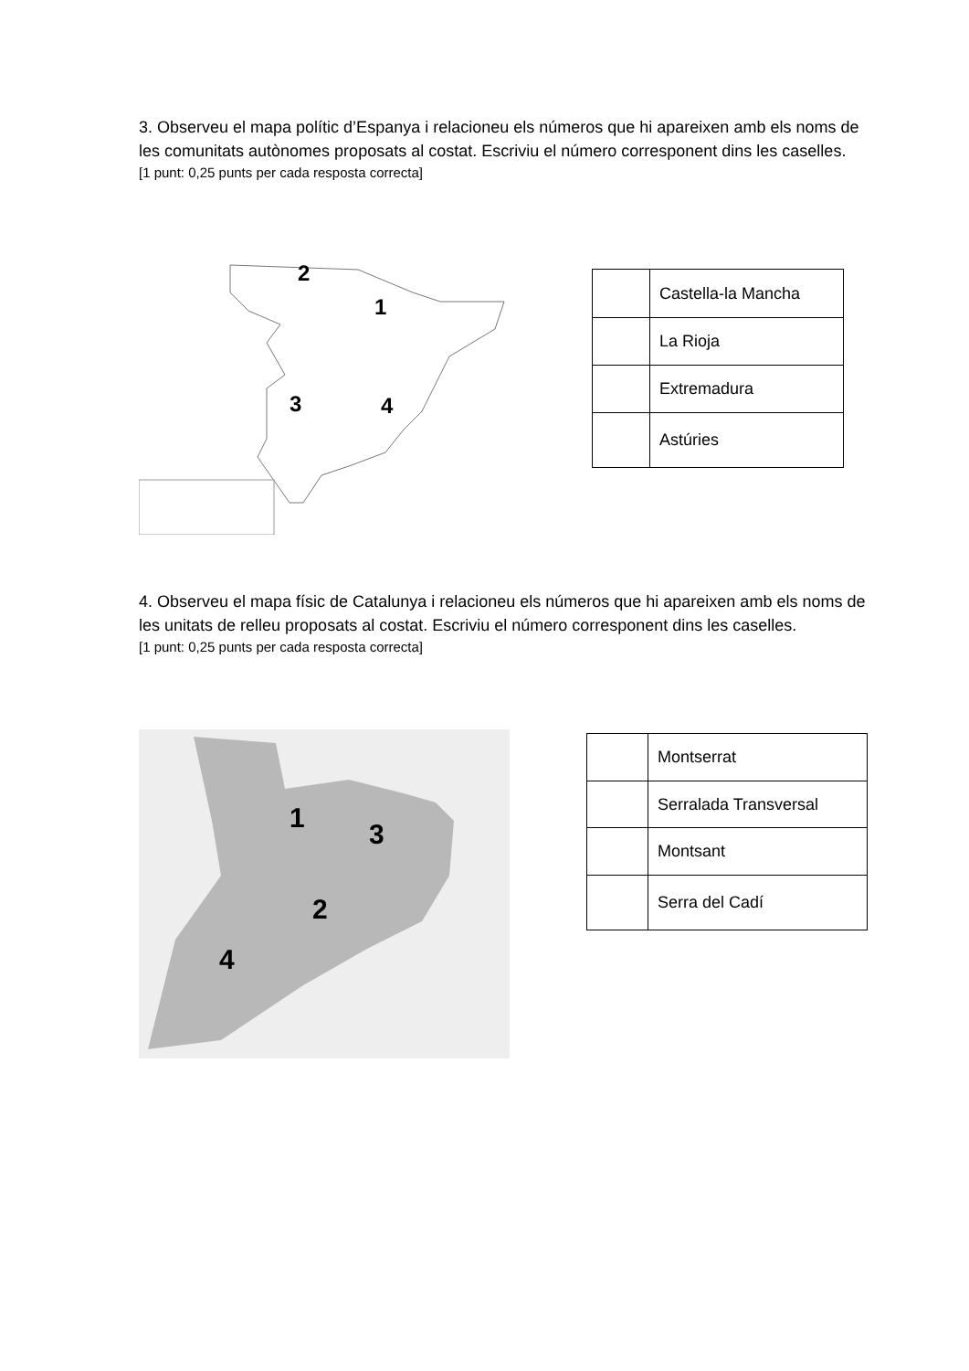3. Observeu el mapa polític d’Espanya i relacioneu els números que hi apareixen amb els noms de les comunitats autònomes proposats al costat. Escriviu el número corresponent dins les caselles.
[1 punt: 0,25 punts per cada resposta correcta]
2
1
3 4
| | Castella-la Mancha |
| | La Rioja |
| | Extremadura |
| | Astúries |
4. Observeu el mapa físic de Catalunya i relacioneu els números que hi apareixen amb els noms de les unitats de relleu proposats al costat. Escriviu el número corresponent dins les caselles.
[1 punt: 0,25 punts per cada resposta correcta]
1
3
2
4
| | Montserrat |
| | Serralada Transversal |
| | Montsant |
| | Serra del Cadí |